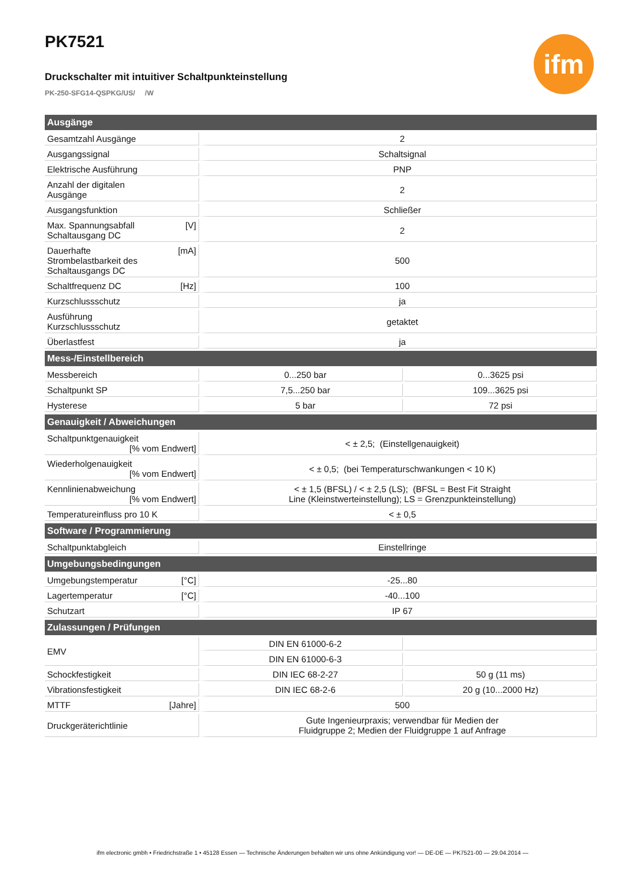ifm
PK7521
Druckschalter mit intuitiver Schaltpunkteinstellung
PK-250-SFG14-QSPKG/US/ /W
| Ausgänge | | |
| --- | --- | --- |
| Gesamtzahl Ausgänge | 2 | |
| Ausgangssignal | Schaltsignal | |
| Elektrische Ausführung | PNP | |
| Anzahl der digitalen Ausgänge | 2 | |
| Ausgangsfunktion | Schließer | |
| [V] Max. Spannungsabfall Schaltausgang DC | 2 | |
| [mA] Dauerhafte Strombelastbarkeit des Schaltausgangs DC | 500 | |
| [Hz] Schaltfrequenz DC | 100 | |
| Kurzschlussschutz | ja | |
| Ausführung Kurzschlussschutz | getaktet | |
| Überlastfest | ja | |
| Mess-/Einstellbereich | | |
| Messbereich | 0...250 bar | 0...3625 psi |
| Schaltpunkt SP | 7,5...250 bar | 109...3625 psi |
| Hysterese | 5 bar | 72 psi |
| Genauigkeit / Abweichungen | | |
| Schaltpunktgenauigkeit [% vom Endwert] | < ± 2,5; (Einstellgenauigkeit) | |
| Wiederholgenauigkeit [% vom Endwert] | < ± 0,5; (bei Temperaturschwankungen < 10 K) | |
| Kennlinienabweichung [% vom Endwert] | < ± 1,5 (BFSL) / < ± 2,5 (LS); (BFSL = Best Fit Straight Line (Kleinstwerteinstellung); LS = Grenzpunkteinstellung) | |
| Temperatureinfluss pro 10 K | < ± 0,5 | |
| Software / Programmierung | | |
| Schaltpunktabgleich | Einstellringe | |
| Umgebungsbedingungen | | |
| [°C] Umgebungstemperatur | -25...80 | |
| [°C] Lagertemperatur | -40...100 | |
| Schutzart | IP 67 | |
| Zulassungen / Prüfungen | | |
| EMV | DIN EN 61000-6-2 | |
| | DIN EN 61000-6-3 | |
| Schockfestigkeit | DIN IEC 68-2-27 | 50 g (11 ms) |
| Vibrationsfestigkeit | DIN IEC 68-2-6 | 20 g (10...2000 Hz) |
| [Jahre] MTTF | 500 | |
| Druckgeräterichtlinie | Gute Ingenieurpraxis; verwendbar für Medien der Fluidgruppe 2; Medien der Fluidgruppe 1 auf Anfrage | |
ifm electronic gmbh • Friedrichstraße 1 • 45128 Essen — Technische Änderungen behalten wir uns ohne Ankündigung vor! — DE-DE — PK7521-00 — 29.04.2014 —